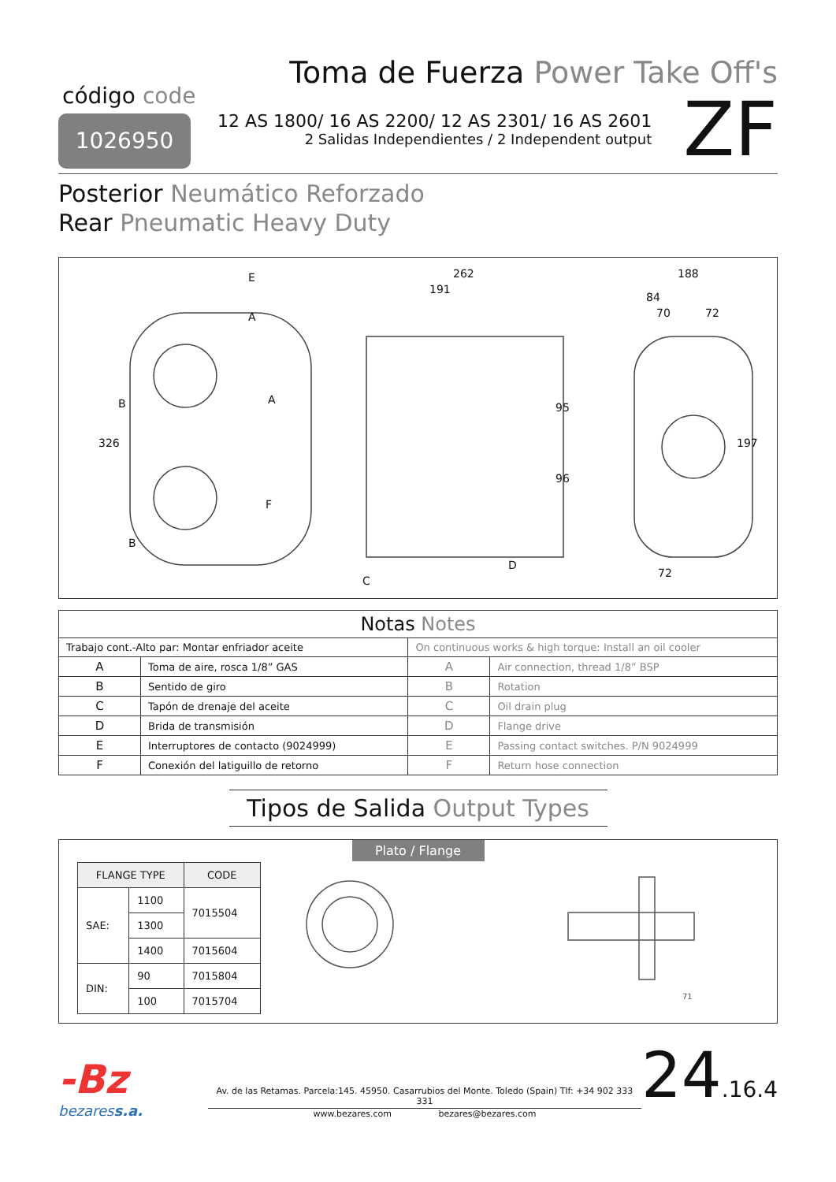código code
1026950
Toma de Fuerza Power Take Off's
12 AS 1800/ 16 AS 2200/ 12 AS 2301/ 16 AS 2601
2 Salidas Independientes / 2 Independent output
ZF
Posterior Neumático Reforzado
Rear Pneumatic Heavy Duty
E
A
B
A
F
B
C
D
326
262
191
95
96
188
84
70
72
197
72
| Notas Notes | | | |
| Trabajo cont.-Alto par: Montar enfriador aceite | | On continuous works & high torque: Install an oil cooler | |
| A | Toma de aire, rosca 1/8” GAS | A | Air connection, thread 1/8” BSP |
| B | Sentido de giro | B | Rotation |
| C | Tapón de drenaje del aceite | C | Oil drain plug |
| D | Brida de transmisión | D | Flange drive |
| E | Interruptores de contacto (9024999) | E | Passing contact switches. P/N 9024999 |
| F | Conexión del latiguillo de retorno | F | Return hose connection |
Tipos de Salida Output Types
Plato / Flange
| FLANGE TYPE | | CODE |
| --- | --- | --- |
| SAE: | 1100 | 7015504 |
| | 1300 | |
| | 1400 | 7015604 |
| DIN: | 90 | 7015804 |
| | 100 | 7015704 |
71
-Bz
bezaress.a.
Av. de las Retamas. Parcela:145. 45950. Casarrubios del Monte. Toledo (Spain) Tlf: +34 902 333 331
www.bezares.com bezares@bezares.com
24.16.4